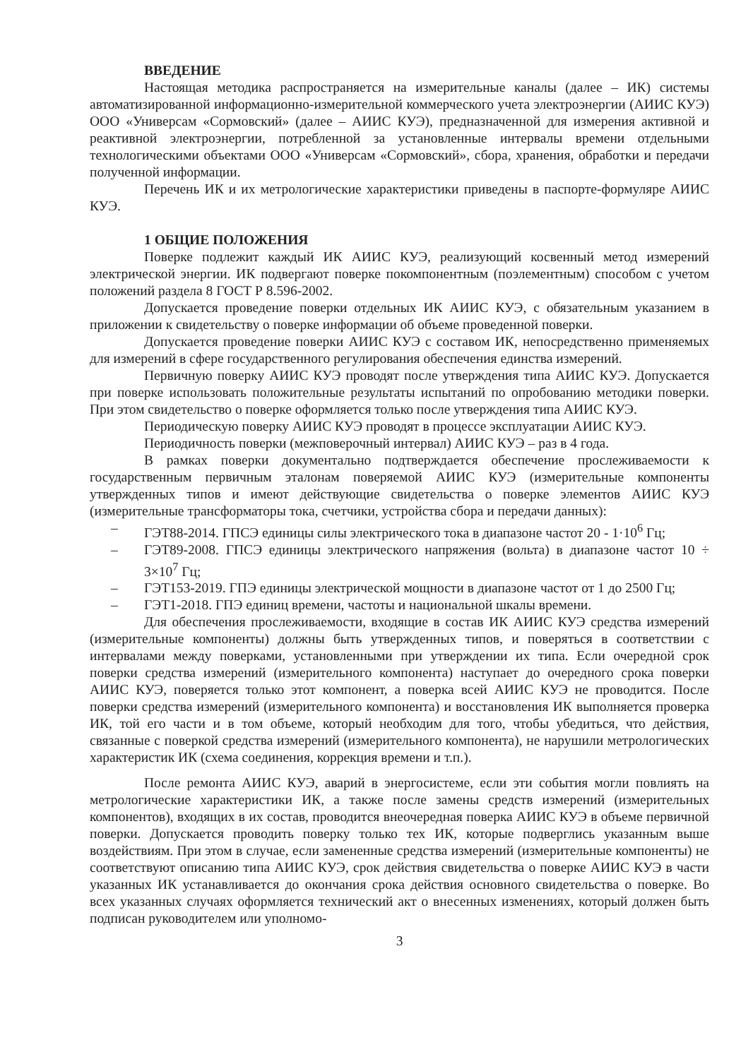ВВЕДЕНИЕ
Настоящая методика распространяется на измерительные каналы (далее – ИК) системы автоматизированной информационно-измерительной коммерческого учета электроэнергии (АИИС КУЭ) ООО «Универсам «Сормовский» (далее – АИИС КУЭ), предназначенной для измерения активной и реактивной электроэнергии, потребленной за установленные интервалы времени отдельными технологическими объектами ООО «Универсам «Сормовский», сбора, хранения, обработки и передачи полученной информации.
Перечень ИК и их метрологические характеристики приведены в паспорте-формуляре АИИС КУЭ.
1 ОБЩИЕ ПОЛОЖЕНИЯ
Поверке подлежит каждый ИК АИИС КУЭ, реализующий косвенный метод измерений электрической энергии. ИК подвергают поверке покомпонентным (поэлементным) способом с учетом положений раздела 8 ГОСТ Р 8.596-2002.
Допускается проведение поверки отдельных ИК АИИС КУЭ, с обязательным указанием в приложении к свидетельству о поверке информации об объеме проведенной поверки.
Допускается проведение поверки АИИС КУЭ с составом ИК, непосредственно применяемых для измерений в сфере государственного регулирования обеспечения единства измерений.
Первичную поверку АИИС КУЭ проводят после утверждения типа АИИС КУЭ. Допускается при поверке использовать положительные результаты испытаний по опробованию методики поверки. При этом свидетельство о поверке оформляется только после утверждения типа АИИС КУЭ.
Периодическую поверку АИИС КУЭ проводят в процессе эксплуатации АИИС КУЭ.
Периодичность поверки (межповерочный интервал) АИИС КУЭ – раз в 4 года.
В рамках поверки документально подтверждается обеспечение прослеживаемости к государственным первичным эталонам поверяемой АИИС КУЭ (измерительные компоненты утвержденных типов и имеют действующие свидетельства о поверке элементов АИИС КУЭ (измерительные трансформаторы тока, счетчики, устройства сбора и передачи данных):
– ГЭТ88-2014. ГПСЭ единицы силы электрического тока в диапазоне частот 20 - 1·10<sup>6</sup> Гц;
– ГЭТ89-2008. ГПСЭ единицы электрического напряжения (вольта) в диапазоне частот 10 ÷ 3×10<sup>7</sup> Гц;
– ГЭТ153-2019. ГПЭ единицы электрической мощности в диапазоне частот от 1 до 2500 Гц;
– ГЭТ1-2018. ГПЭ единиц времени, частоты и национальной шкалы времени.
Для обеспечения прослеживаемости, входящие в состав ИК АИИС КУЭ средства измерений (измерительные компоненты) должны быть утвержденных типов, и поверяться в соответствии с интервалами между поверками, установленными при утверждении их типа. Если очередной срок поверки средства измерений (измерительного компонента) наступает до очередного срока поверки АИИС КУЭ, поверяется только этот компонент, а поверка всей АИИС КУЭ не проводится. После поверки средства измерений (измерительного компонента) и восстановления ИК выполняется проверка ИК, той его части и в том объеме, который необходим для того, чтобы убедиться, что действия, связанные с поверкой средства измерений (измерительного компонента), не нарушили метрологических характеристик ИК (схема соединения, коррекция времени и т.п.).
После ремонта АИИС КУЭ, аварий в энергосистеме, если эти события могли повлиять на метрологические характеристики ИК, а также после замены средств измерений (измерительных компонентов), входящих в их состав, проводится внеочередная поверка АИИС КУЭ в объеме первичной поверки. Допускается проводить поверку только тех ИК, которые подверглись указанным выше воздействиям. При этом в случае, если замененные средства измерений (измерительные компоненты) не соответствуют описанию типа АИИС КУЭ, срок действия свидетельства о поверке АИИС КУЭ в части указанных ИК устанавливается до окончания срока действия основного свидетельства о поверке. Во всех указанных случаях оформляется технический акт о внесенных изменениях, который должен быть подписан руководителем или уполномо-
3